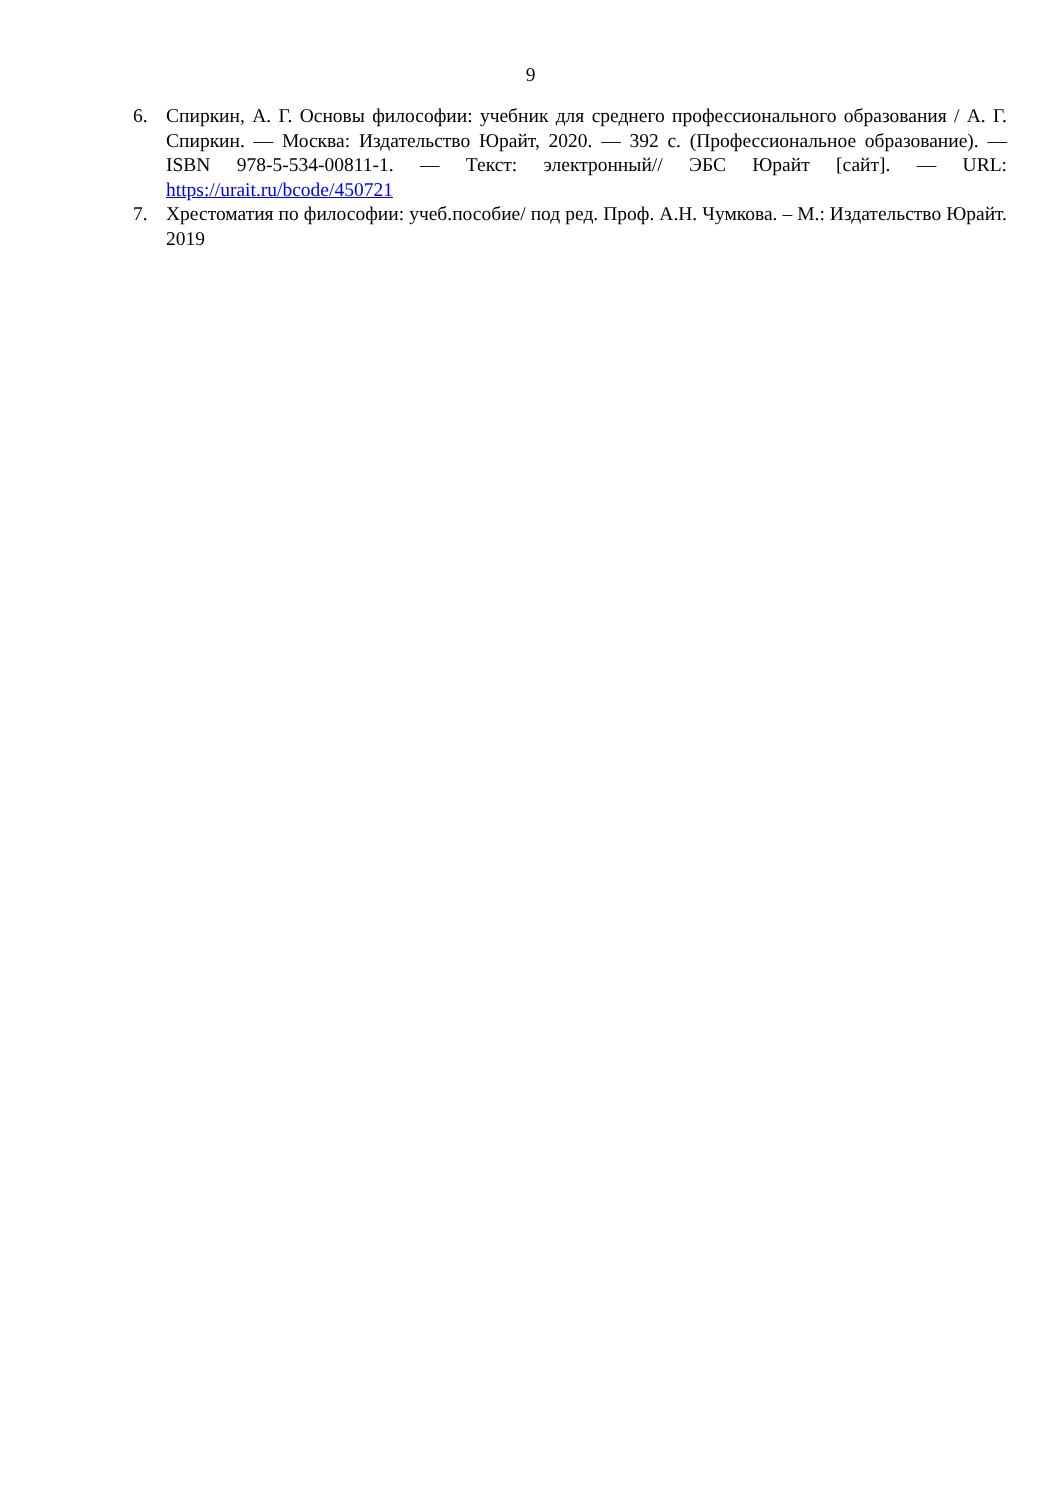9
6. Спиркин, А. Г. Основы философии: учебник для среднего профессионального образования / А. Г. Спиркин. — Москва: Издательство Юрайт, 2020. — 392 с. (Профессиональное образование). — ISBN 978-5-534-00811-1. — Текст: электронный// ЭБС Юрайт [сайт]. — URL: https://urait.ru/bcode/450721
7. Хрестоматия по философии: учеб.пособие/ под ред. Проф. А.Н. Чумкова. – М.: Издательство Юрайт. 2019